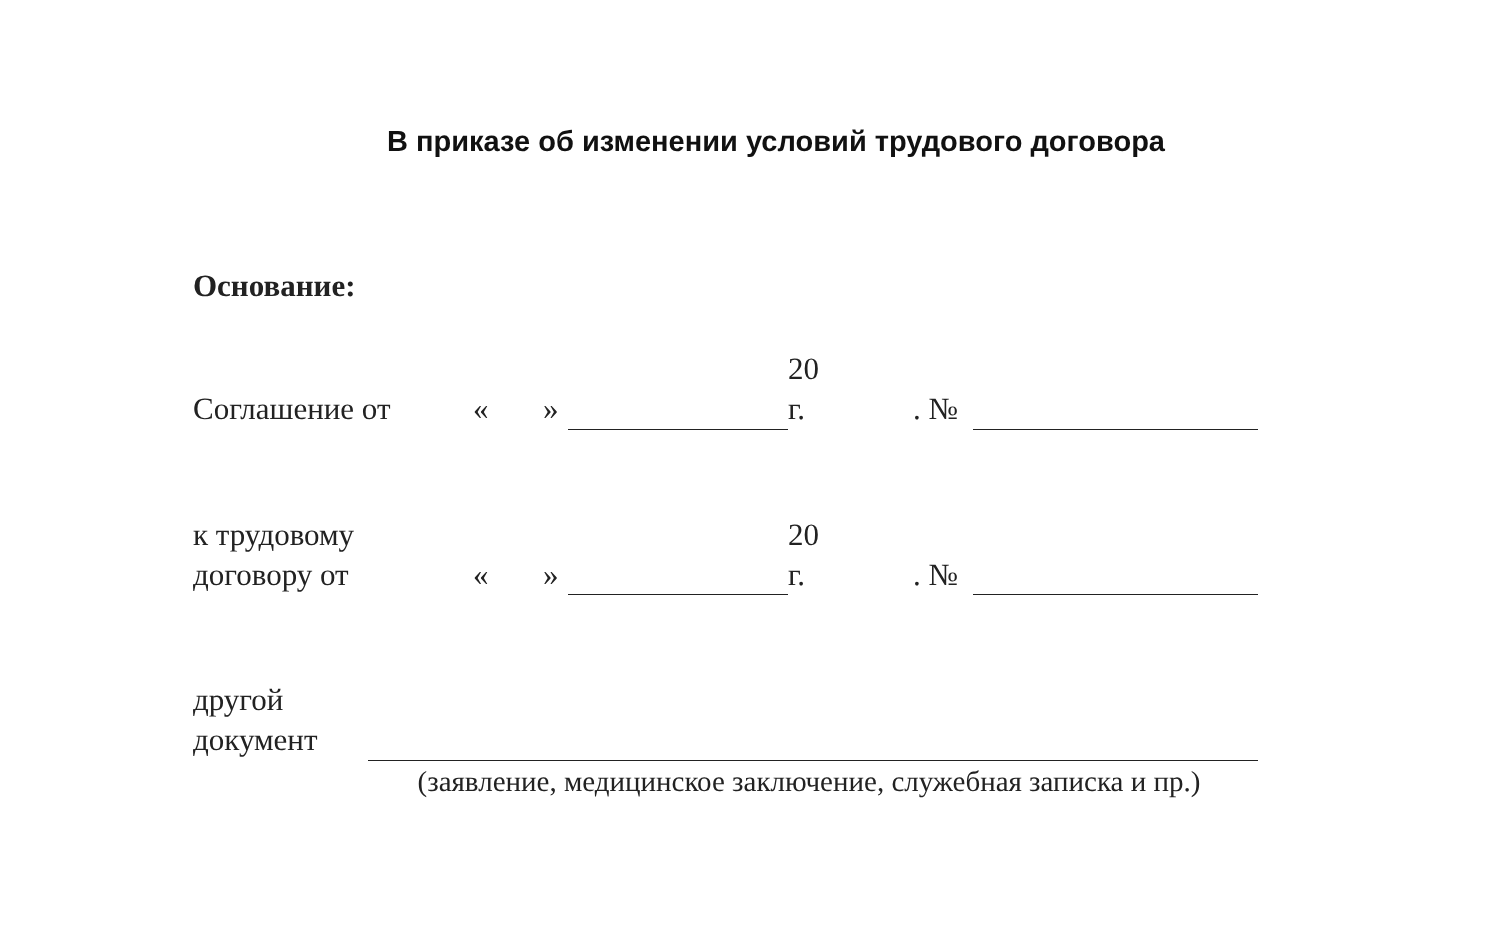В приказе об изменении условий трудового договора
Основание:
| Соглашение от | « | » | | 20 г. | . № | |
| к трудовому договору от | « | » | | 20 г. | . № | |
| другой документ | |
(заявление, медицинское заключение, служебная записка и пр.)